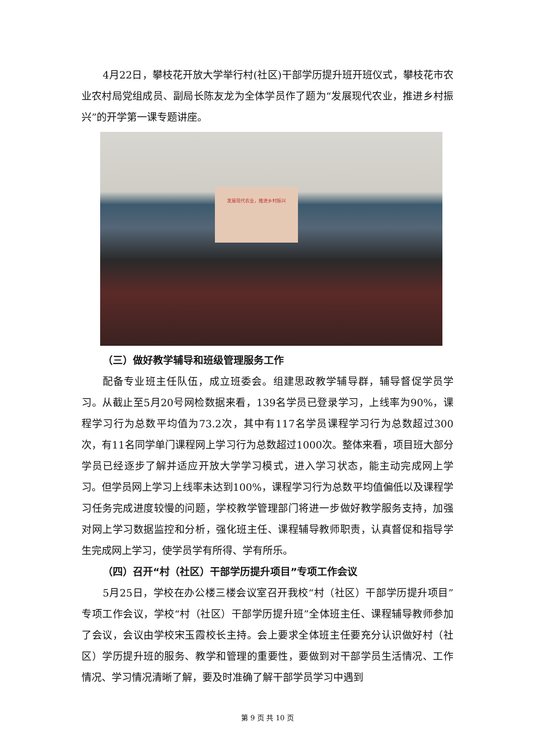4月22日，攀枝花开放大学举行村(社区)干部学历提升班开班仪式，攀枝花市农业农村局党组成员、副局长陈友龙为全体学员作了题为“发展现代农业，推进乡村振兴”的开学第一课专题讲座。
发展现代农业，推进乡村振兴
（三）做好教学辅导和班级管理服务工作
配备专业班主任队伍，成立班委会。组建思政教学辅导群，辅导督促学员学习。从截止至5月20号网检数据来看，139名学员已登录学习，上线率为90%，课程学习行为总数平均值为73.2次，其中有117名学员课程学习行为总数超过300次，有11名同学单门课程网上学习行为总数超过1000次。整体来看，项目班大部分学员已经逐步了解并适应开放大学学习模式，进入学习状态，能主动完成网上学习。但学员网上学习上线率未达到100%，课程学习行为总数平均值偏低以及课程学习任务完成进度较慢的问题，学校教学管理部门将进一步做好教学服务支持，加强对网上学习数据监控和分析，强化班主任、课程辅导教师职责，认真督促和指导学生完成网上学习，使学员学有所得、学有所乐。
（四）召开“村（社区）干部学历提升项目”专项工作会议
5月25日，学校在办公楼三楼会议室召开我校“村（社区）干部学历提升项目”专项工作会议，学校“村（社区）干部学历提升班”全体班主任、课程辅导教师参加了会议，会议由学校宋玉霞校长主持。会上要求全体班主任要充分认识做好村（社区）学历提升班的服务、教学和管理的重要性，要做到对干部学员生活情况、工作情况、学习情况清晰了解，要及时准确了解干部学员学习中遇到
第 9 页 共 10 页